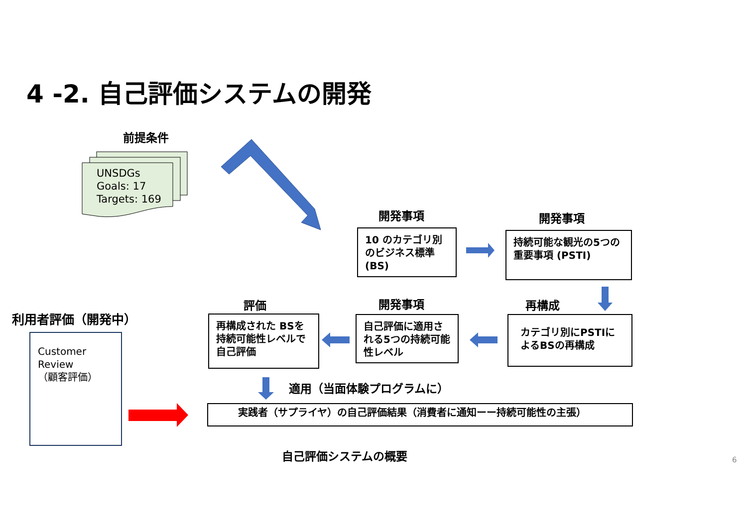4 -2. 自己評価システムの開発
前提条件
UNSDGs
Goals: 17
Targets: 169
開発事項 開発事項
10 のカテゴリ別のビジネス標準(BS)
持続可能な観光の5つの重要事項 (PSTI)
評価 開発事項 再構成
利用者評価（開発中）
再構成された BSを持続可能性レベルで自己評価
自己評価に適用される5つの持続可能性レベル
カテゴリ別にPSTIによるBSの再構成
Customer
Review
（顧客評価）
適用（当面体験プログラムに）
実践者（サプライヤ）の自己評価結果（消費者に通知ーー持続可能性の主張）
自己評価システムの概要 6